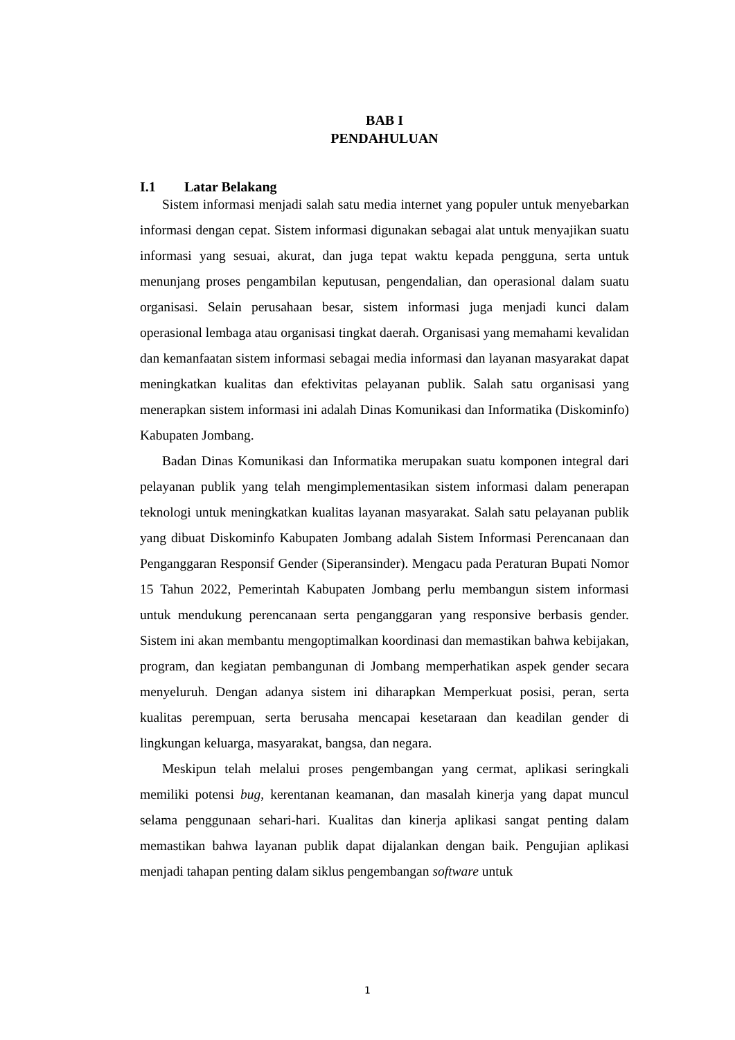BAB I
PENDAHULUAN
I.1 Latar Belakang
Sistem informasi menjadi salah satu media internet yang populer untuk menyebarkan informasi dengan cepat. Sistem informasi digunakan sebagai alat untuk menyajikan suatu informasi yang sesuai, akurat, dan juga tepat waktu kepada pengguna, serta untuk menunjang proses pengambilan keputusan, pengendalian, dan operasional dalam suatu organisasi. Selain perusahaan besar, sistem informasi juga menjadi kunci dalam operasional lembaga atau organisasi tingkat daerah. Organisasi yang memahami kevalidan dan kemanfaatan sistem informasi sebagai media informasi dan layanan masyarakat dapat meningkatkan kualitas dan efektivitas pelayanan publik. Salah satu organisasi yang menerapkan sistem informasi ini adalah Dinas Komunikasi dan Informatika (Diskominfo) Kabupaten Jombang.
Badan Dinas Komunikasi dan Informatika merupakan suatu komponen integral dari pelayanan publik yang telah mengimplementasikan sistem informasi dalam penerapan teknologi untuk meningkatkan kualitas layanan masyarakat. Salah satu pelayanan publik yang dibuat Diskominfo Kabupaten Jombang adalah Sistem Informasi Perencanaan dan Penganggaran Responsif Gender (Siperansinder). Mengacu pada Peraturan Bupati Nomor 15 Tahun 2022, Pemerintah Kabupaten Jombang perlu membangun sistem informasi untuk mendukung perencanaan serta penganggaran yang responsive berbasis gender. Sistem ini akan membantu mengoptimalkan koordinasi dan memastikan bahwa kebijakan, program, dan kegiatan pembangunan di Jombang memperhatikan aspek gender secara menyeluruh. Dengan adanya sistem ini diharapkan Memperkuat posisi, peran, serta kualitas perempuan, serta berusaha mencapai kesetaraan dan keadilan gender di lingkungan keluarga, masyarakat, bangsa, dan negara.
Meskipun telah melalui proses pengembangan yang cermat, aplikasi seringkali memiliki potensi bug, kerentanan keamanan, dan masalah kinerja yang dapat muncul selama penggunaan sehari-hari. Kualitas dan kinerja aplikasi sangat penting dalam memastikan bahwa layanan publik dapat dijalankan dengan baik. Pengujian aplikasi menjadi tahapan penting dalam siklus pengembangan software untuk
1